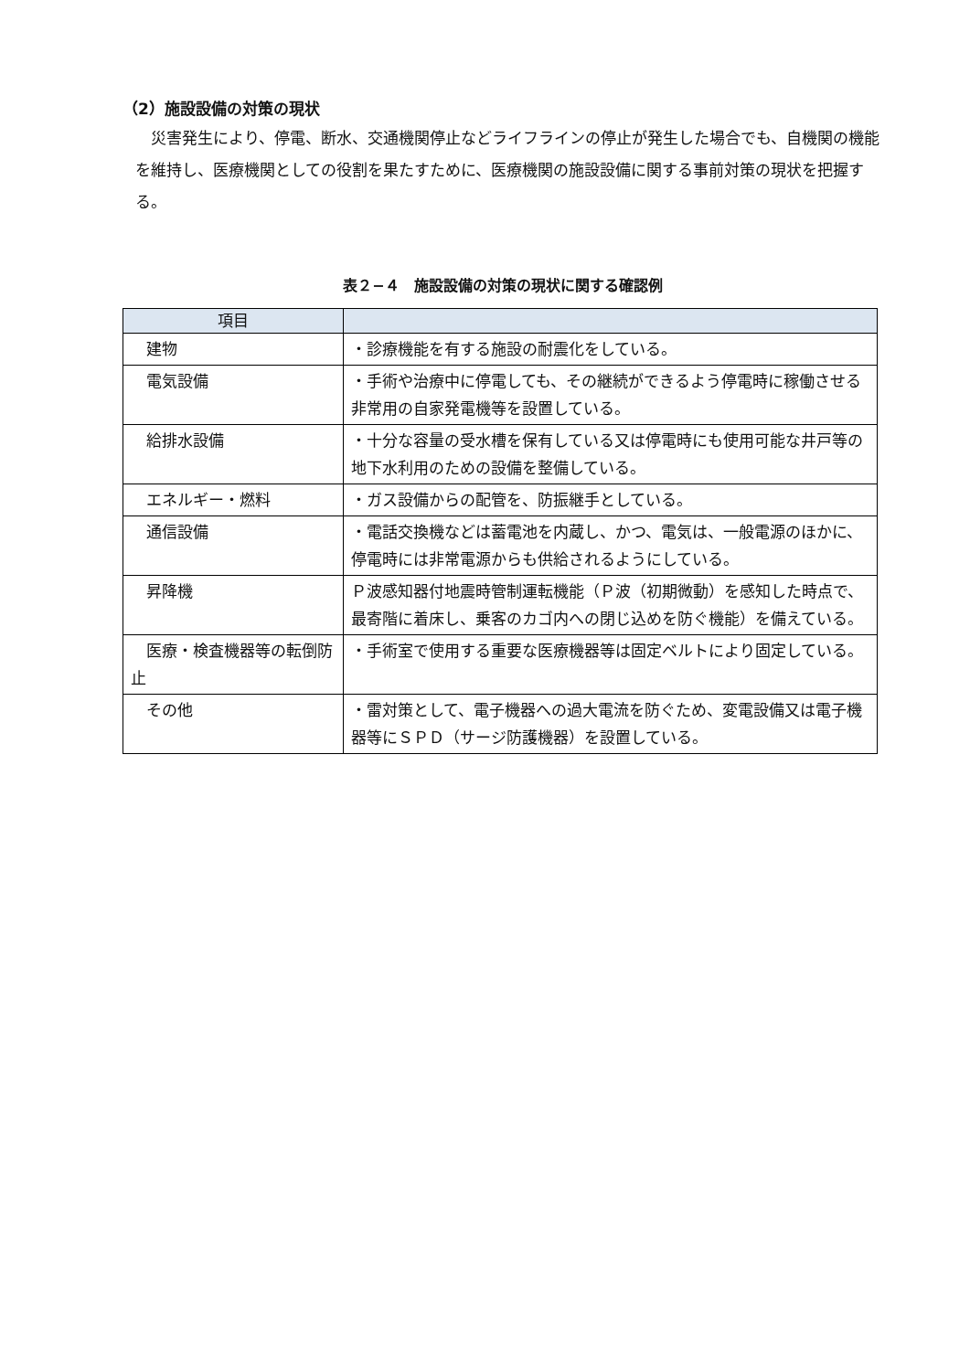（2）施設設備の対策の現状
　災害発生により、停電、断水、交通機関停止などライフラインの停止が発生した場合でも、自機関の機能を維持し、医療機関としての役割を果たすために、医療機関の施設設備に関する事前対策の現状を把握する。
表２−４　施設設備の対策の現状に関する確認例
| 項目 | |
| --- | --- |
| 建物 | ・診療機能を有する施設の耐震化をしている。 |
| 電気設備 | ・手術や治療中に停電しても、その継続ができるよう停電時に稼働させる非常用の自家発電機等を設置している。 |
| 給排水設備 | ・十分な容量の受水槽を保有している又は停電時にも使用可能な井戸等の地下水利用のための設備を整備している。 |
| エネルギー・燃料 | ・ガス設備からの配管を、防振継手としている。 |
| 通信設備 | ・電話交換機などは蓄電池を内蔵し、かつ、電気は、一般電源のほかに、停電時には非常電源からも供給されるようにしている。 |
| 昇降機 | Ｐ波感知器付地震時管制運転機能（Ｐ波（初期微動）を感知した時点で、最寄階に着床し、乗客のカゴ内への閉じ込めを防ぐ機能）を備えている。 |
| 医療・検査機器等の転倒防止 | ・手術室で使用する重要な医療機器等は固定ベルトにより固定している。 |
| その他 | ・雷対策として、電子機器への過大電流を防ぐため、変電設備又は電子機器等にＳＰＤ（サージ防護機器）を設置している。 |